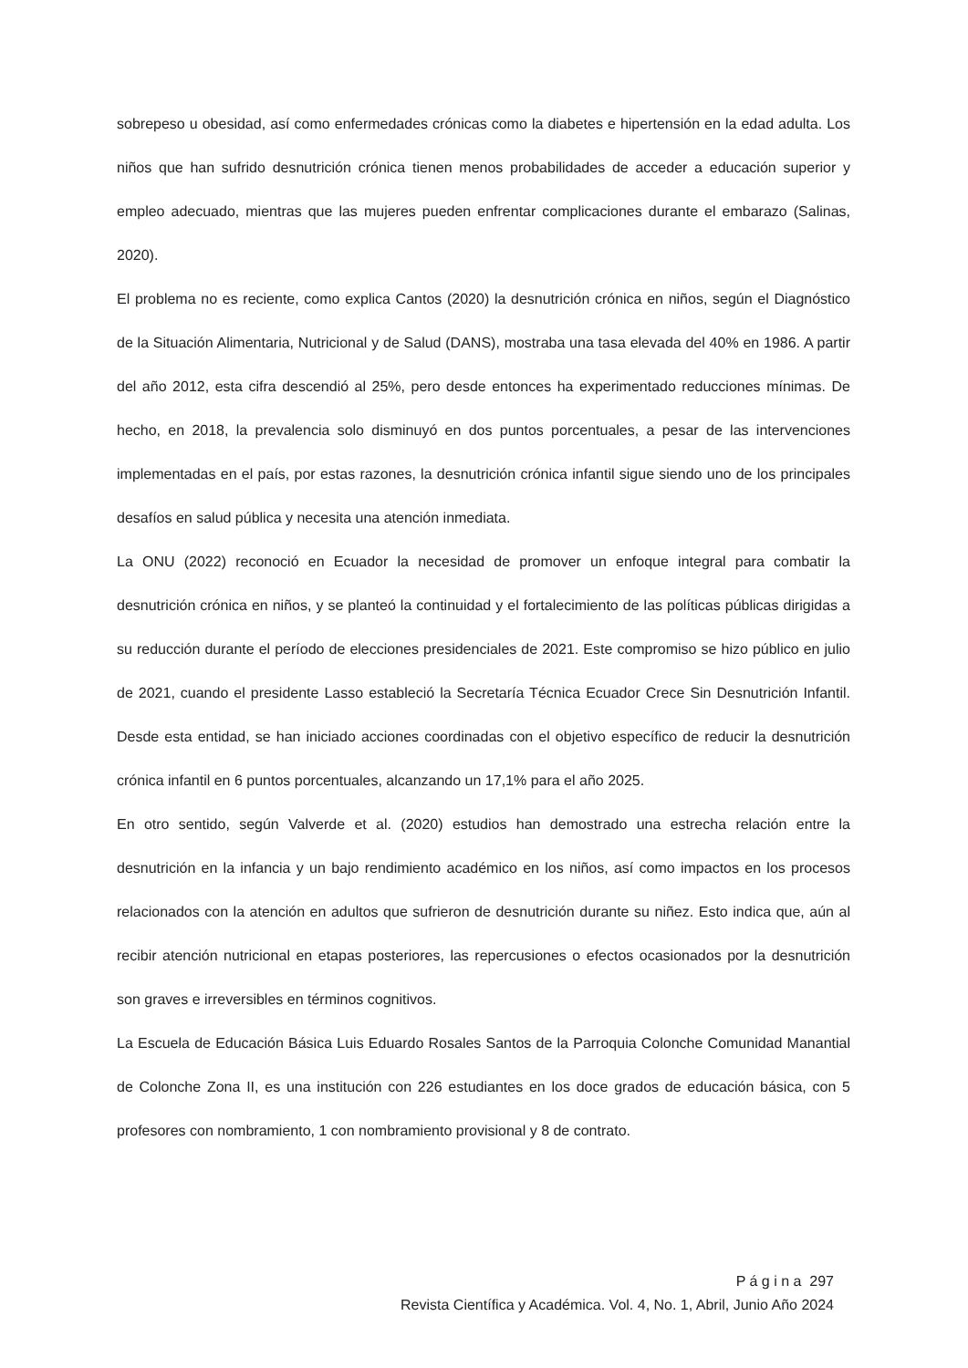sobrepeso u obesidad, así como enfermedades crónicas como la diabetes e hipertensión en la edad adulta. Los niños que han sufrido desnutrición crónica tienen menos probabilidades de acceder a educación superior y empleo adecuado, mientras que las mujeres pueden enfrentar complicaciones durante el embarazo (Salinas, 2020).
El problema no es reciente, como explica Cantos (2020) la desnutrición crónica en niños, según el Diagnóstico de la Situación Alimentaria, Nutricional y de Salud (DANS), mostraba una tasa elevada del 40% en 1986. A partir del año 2012, esta cifra descendió al 25%, pero desde entonces ha experimentado reducciones mínimas. De hecho, en 2018, la prevalencia solo disminuyó en dos puntos porcentuales, a pesar de las intervenciones implementadas en el país, por estas razones, la desnutrición crónica infantil sigue siendo uno de los principales desafíos en salud pública y necesita una atención inmediata.
La ONU (2022) reconoció en Ecuador la necesidad de promover un enfoque integral para combatir la desnutrición crónica en niños, y se planteó la continuidad y el fortalecimiento de las políticas públicas dirigidas a su reducción durante el período de elecciones presidenciales de 2021. Este compromiso se hizo público en julio de 2021, cuando el presidente Lasso estableció la Secretaría Técnica Ecuador Crece Sin Desnutrición Infantil. Desde esta entidad, se han iniciado acciones coordinadas con el objetivo específico de reducir la desnutrición crónica infantil en 6 puntos porcentuales, alcanzando un 17,1% para el año 2025.
En otro sentido, según Valverde et al. (2020) estudios han demostrado una estrecha relación entre la desnutrición en la infancia y un bajo rendimiento académico en los niños, así como impactos en los procesos relacionados con la atención en adultos que sufrieron de desnutrición durante su niñez. Esto indica que, aún al recibir atención nutricional en etapas posteriores, las repercusiones o efectos ocasionados por la desnutrición son graves e irreversibles en términos cognitivos.
La Escuela de Educación Básica Luis Eduardo Rosales Santos de la Parroquia Colonche Comunidad Manantial de Colonche Zona II, es una institución con 226 estudiantes en los doce grados de educación básica, con 5 profesores con nombramiento, 1 con nombramiento provisional y 8 de contrato.
P á g i n a 297
Revista Científica y Académica. Vol. 4, No. 1, Abril, Junio Año 2024